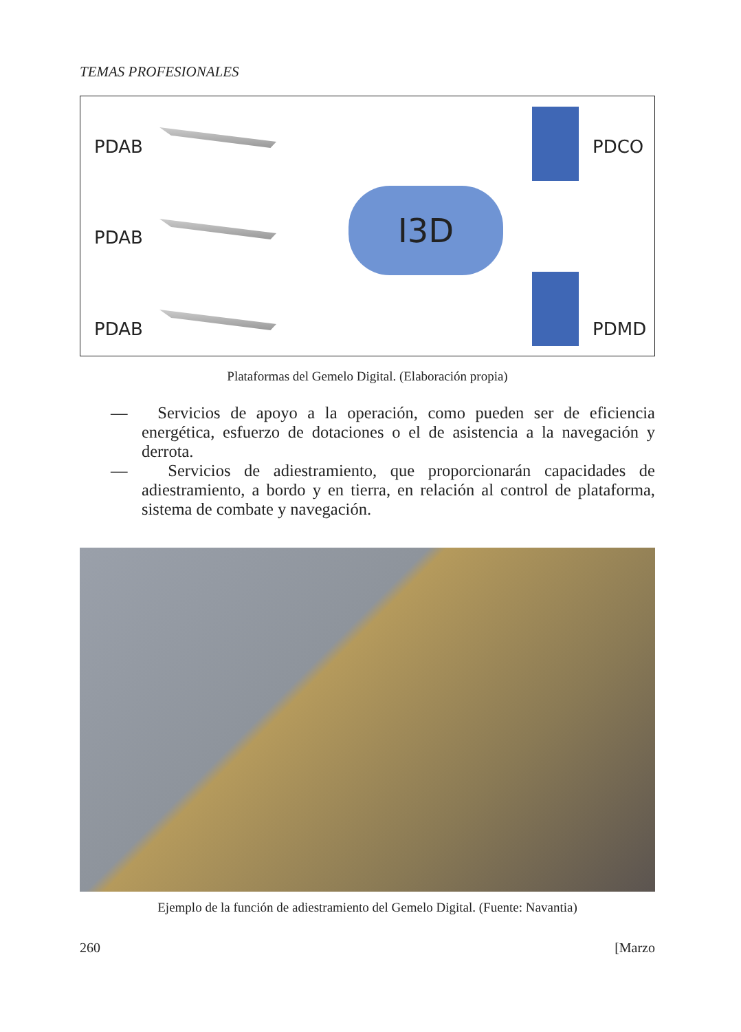TEMAS PROFESIONALES
PDAB
PDAB
PDAB
I3D
PDCO
PDMD
Plataformas del Gemelo Digital. (Elaboración propia)
— Servicios de apoyo a la operación, como pueden ser de eficiencia energética, esfuerzo de dotaciones o el de asistencia a la navegación y derrota.
— Servicios de adiestramiento, que proporcionarán capacidades de adiestramiento, a bordo y en tierra, en relación al control de plataforma, sistema de combate y navegación.
Ejemplo de la función de adiestramiento del Gemelo Digital. (Fuente: Navantia)
260 [Marzo